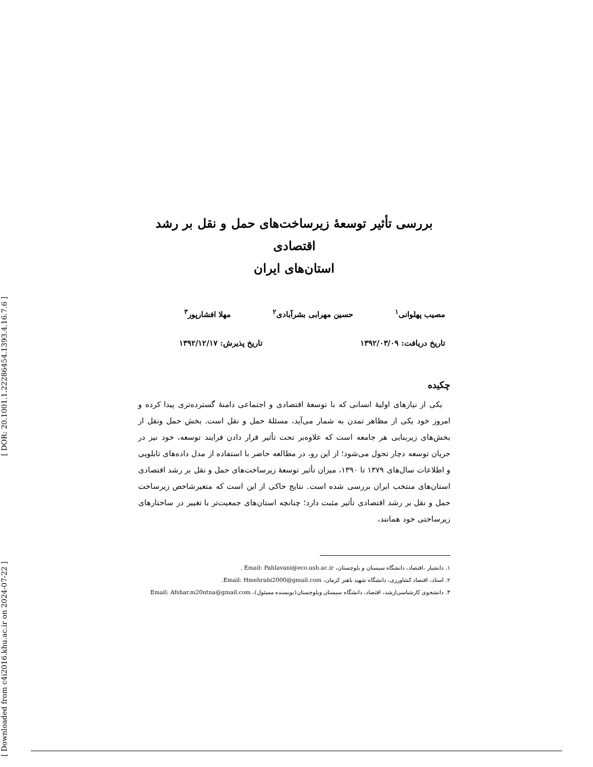[ DOR: 20.1001.1.22286454.1393.4.16.7.6 ]
[ Downloaded from c4i2016.khu.ac.ir on 2024-07-22 ]
بررسی تأثیر توسعۀ زیرساخت‌های حمل و نقل بر رشد اقتصادی
استان‌های ایران
مصیب پهلوانی<sup>۱</sup> حسین مهرابی بشرآبادی<sup>۲</sup> مهلا افشارپور<sup>۳</sup>
تاریخ دریافت: ۱۳۹۲/۰۳/۰۹ تاریخ پذیرش: ۱۳۹۲/۱۲/۱۷
چکیده
یکی از نیازهای اولیۀ انسانی که با توسعۀ اقتصادی و اجتماعی دامنۀ گسترده‌تری پیدا کرده و امروز خود یکی از مظاهر تمدن به شمار می‌آید، مسئلۀ حمل و نقل است. بخش حمل ونقل از بخش‌های زیربنایی هر جامعه است که علاوه‌بر تحت تأثیر قرار دادن فرایند توسعه، خود نیز در جریان توسعه دچار تحول می‌شود؛ از این رو، در مطالعه حاضر با استفاده از مدل داده‌های تابلویی و اطلاعات سال‌های ۱۳۷۹ تا ۱۳۹۰، میزان تأثیر توسعۀ زیرساخت‌های حمل و نقل بر رشد اقتصادی استان‌های منتخب ایران بررسی شده است. نتایج حاکی از این است که متغیرشاخص زیرساخت حمل و نقل بر رشد اقتصادی تأثیر مثبت دارد؛ چنانچه استان‌های جمعیت‌تر با تغییر در ساختارهای زیرساختی خود همانند،
۱. دانشیار ،اقتصاد، دانشگاه سیستان و بلوچستان، Email: Pahlavani@eco.usb.ac.ir .
۲. استاد، اقتصاد کشاورزی، دانشگاه شهید باهنر کرمان، Email: Hmehrabi2000@gmail.com.
۳. دانشجوی کارشناسی‌ارشد، اقتصاد، دانشگاه سیستان وبلوچستان(نویسنده مسئول)، Email: Afshar.m20ntna@gmail.com